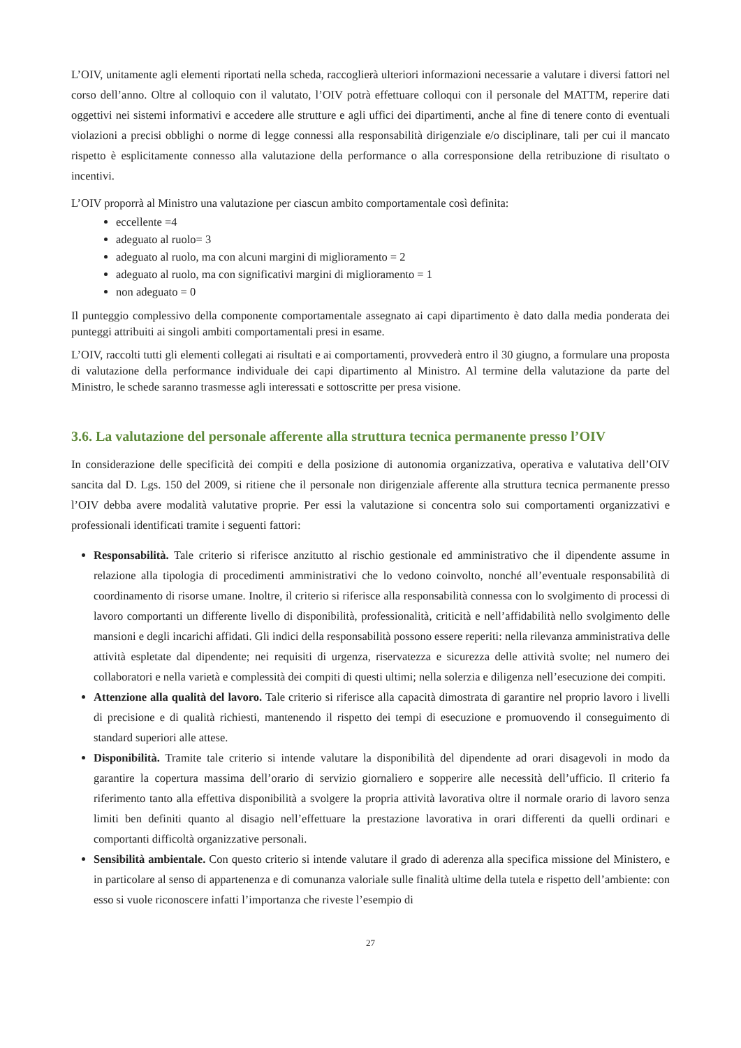L’OIV, unitamente agli elementi riportati nella scheda, raccoglierà ulteriori informazioni necessarie a valutare i diversi fattori nel corso dell’anno. Oltre al colloquio con il valutato, l’OIV potrà effettuare colloqui con il personale del MATTM, reperire dati oggettivi nei sistemi informativi e accedere alle strutture e agli uffici dei dipartimenti, anche al fine di tenere conto di eventuali violazioni a precisi obblighi o norme di legge connessi alla responsabilità dirigenziale e/o disciplinare, tali per cui il mancato rispetto è esplicitamente connesso alla valutazione della performance o alla corresponsione della retribuzione di risultato o incentivi.
L’OIV proporrà al Ministro una valutazione per ciascun ambito comportamentale così definita:
eccellente =4
adeguato al ruolo= 3
adeguato al ruolo, ma con alcuni margini di miglioramento = 2
adeguato al ruolo, ma con significativi margini di miglioramento = 1
non adeguato = 0
Il punteggio complessivo della componente comportamentale assegnato ai capi dipartimento è dato dalla media ponderata dei punteggi attribuiti ai singoli ambiti comportamentali presi in esame.
L’OIV, raccolti tutti gli elementi collegati ai risultati e ai comportamenti, provvederà entro il 30 giugno, a formulare una proposta di valutazione della performance individuale dei capi dipartimento al Ministro. Al termine della valutazione da parte del Ministro, le schede saranno trasmesse agli interessati e sottoscritte per presa visione.
3.6. La valutazione del personale afferente alla struttura tecnica permanente presso l’OIV
In considerazione delle specificità dei compiti e della posizione di autonomia organizzativa, operativa e valutativa dell’OIV sancita dal D. Lgs. 150 del 2009, si ritiene che il personale non dirigenziale afferente alla struttura tecnica permanente presso l’OIV debba avere modalità valutative proprie. Per essi la valutazione si concentra solo sui comportamenti organizzativi e professionali identificati tramite i seguenti fattori:
Responsabilità. Tale criterio si riferisce anzitutto al rischio gestionale ed amministrativo che il dipendente assume in relazione alla tipologia di procedimenti amministrativi che lo vedono coinvolto, nonché all’eventuale responsabilità di coordinamento di risorse umane. Inoltre, il criterio si riferisce alla responsabilità connessa con lo svolgimento di processi di lavoro comportanti un differente livello di disponibilità, professionalità, criticità e nell’affidabilità nello svolgimento delle mansioni e degli incarichi affidati. Gli indici della responsabilità possono essere reperiti: nella rilevanza amministrativa delle attività espletate dal dipendente; nei requisiti di urgenza, riservatezza e sicurezza delle attività svolte; nel numero dei collaboratori e nella varietà e complessità dei compiti di questi ultimi; nella solerzia e diligenza nell’esecuzione dei compiti.
Attenzione alla qualità del lavoro. Tale criterio si riferisce alla capacità dimostrata di garantire nel proprio lavoro i livelli di precisione e di qualità richiesti, mantenendo il rispetto dei tempi di esecuzione e promuovendo il conseguimento di standard superiori alle attese.
Disponibilità. Tramite tale criterio si intende valutare la disponibilità del dipendente ad orari disagevoli in modo da garantire la copertura massima dell’orario di servizio giornaliero e sopperire alle necessità dell’ufficio. Il criterio fa riferimento tanto alla effettiva disponibilità a svolgere la propria attività lavorativa oltre il normale orario di lavoro senza limiti ben definiti quanto al disagio nell’effettuare la prestazione lavorativa in orari differenti da quelli ordinari e comportanti difficoltà organizzative personali.
Sensibilità ambientale. Con questo criterio si intende valutare il grado di aderenza alla specifica missione del Ministero, e in particolare al senso di appartenenza e di comunanza valoriale sulle finalità ultime della tutela e rispetto dell’ambiente: con esso si vuole riconoscere infatti l’importanza che riveste l’esempio di
27